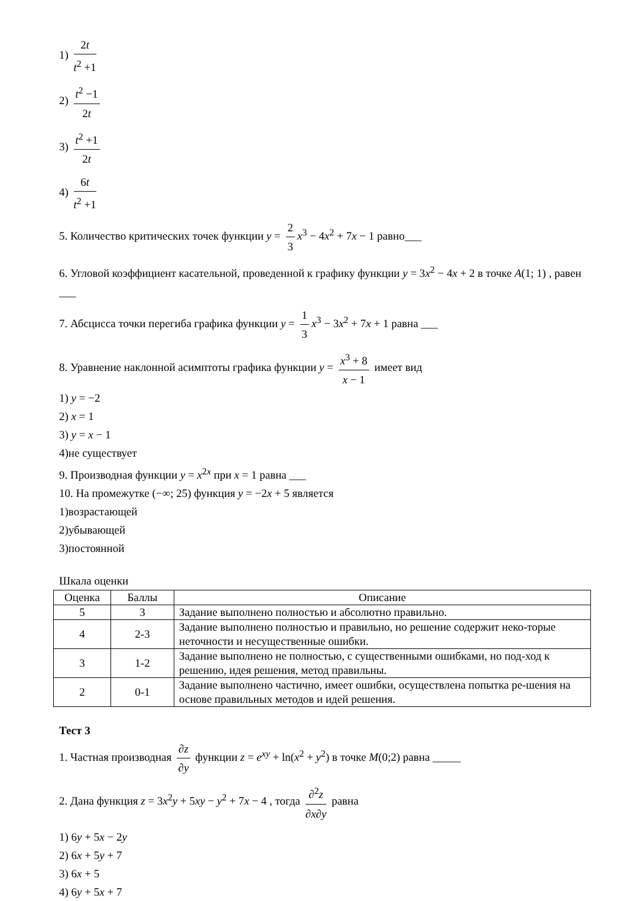1) 2t t<sup>2</sup> +1
2) t<sup>2</sup> −1 2t
3) t<sup>2</sup> +1 2t
4) 6t t<sup>2</sup> +1
5. Количество критических точек функции y = 2 3 x<sup>3</sup> − 4x<sup>2</sup> + 7x − 1 равно___
6. Угловой коэффициент касательной, проведенной к графику функции y = 3x<sup>2</sup> − 4x + 2 в точке A(1; 1) , равен ___
7. Абсцисса точки перегиба графика функции y = 1 3 x<sup>3</sup> − 3x<sup>2</sup> + 7x + 1 равна ___
8. Уравнение наклонной асимптоты графика функции y = x<sup>3</sup> + 8 x − 1 имеет вид
1) y = −2
2) x = 1
3) y = x − 1
4)не существует
9. Производная функции y = x<sup>2x</sup> при x = 1 равна ___
10. На промежутке (−∞; 25) функция y = −2x + 5 является
1)возрастающей
2)убывающей
3)постоянной
Шкала оценки
| Оценка | Баллы | Описание |
| --- | --- | --- |
| 5 | 3 | Задание выполнено полностью и абсолютно правильно. |
| 4 | 2-3 | Задание выполнено полностью и правильно, но решение содержит неко-торые неточности и несущественные ошибки. |
| 3 | 1-2 | Задание выполнено не полностью, с существенными ошибками, но под-ход к решению, идея решения, метод правильны. |
| 2 | 0-1 | Задание выполнено частично, имеет ошибки, осуществлена попытка ре-шения на основе правильных методов и идей решения. |
Тест 3
1. Частная производная ∂z ∂y функции z = e<sup>xy</sup> + ln(x<sup>2</sup> + y<sup>2</sup>) в точке M(0;2) равна _____
2. Дана функция z = 3x<sup>2</sup>y + 5xy − y<sup>2</sup> + 7x − 4 , тогда ∂<sup>2</sup>z ∂x∂y равна
1) 6y + 5x − 2y
2) 6x + 5y + 7
3) 6x + 5
4) 6y + 5x + 7